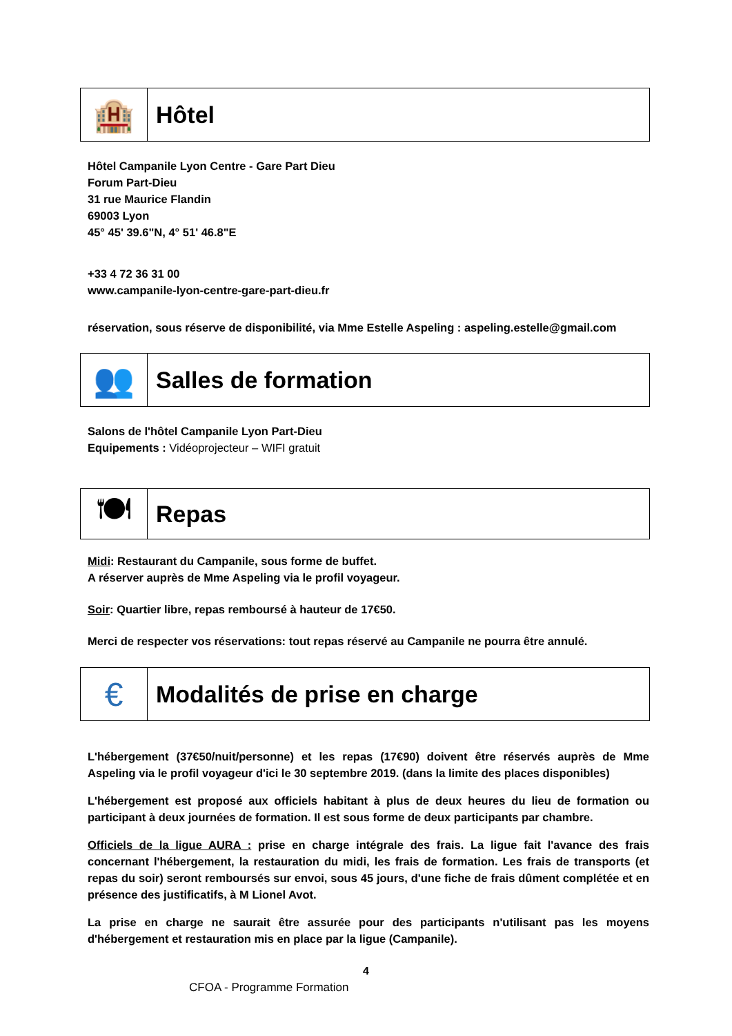🏨
Hôtel
Hôtel Campanile Lyon Centre - Gare Part Dieu
Forum Part-Dieu
31 rue Maurice Flandin
69003 Lyon
45° 45' 39.6"N, 4° 51' 46.8"E
+33 4 72 36 31 00
www.campanile-lyon-centre-gare-part-dieu.fr
réservation, sous réserve de disponibilité, via Mme Estelle Aspeling : aspeling.estelle@gmail.com
👥
Salles de formation
Salons de l'hôtel Campanile Lyon Part-Dieu
Equipements : Vidéoprojecteur – WIFI gratuit
🍽
Repas
Midi: Restaurant du Campanile, sous forme de buffet.
A réserver auprès de Mme Aspeling via le profil voyageur.
Soir: Quartier libre, repas remboursé à hauteur de 17€50.
Merci de respecter vos réservations: tout repas réservé au Campanile ne pourra être annulé.
€
Modalités de prise en charge
L'hébergement (37€50/nuit/personne) et les repas (17€90) doivent être réservés auprès de Mme Aspeling via le profil voyageur d'ici le 30 septembre 2019. (dans la limite des places disponibles)
L'hébergement est proposé aux officiels habitant à plus de deux heures du lieu de formation ou participant à deux journées de formation. Il est sous forme de deux participants par chambre.
Officiels de la ligue AURA : prise en charge intégrale des frais. La ligue fait l'avance des frais concernant l'hébergement, la restauration du midi, les frais de formation. Les frais de transports (et repas du soir) seront remboursés sur envoi, sous 45 jours, d'une fiche de frais dûment complétée et en présence des justificatifs, à M Lionel Avot.
La prise en charge ne saurait être assurée pour des participants n'utilisant pas les moyens d'hébergement et restauration mis en place par la ligue (Campanile).
4
CFOA - Programme Formation